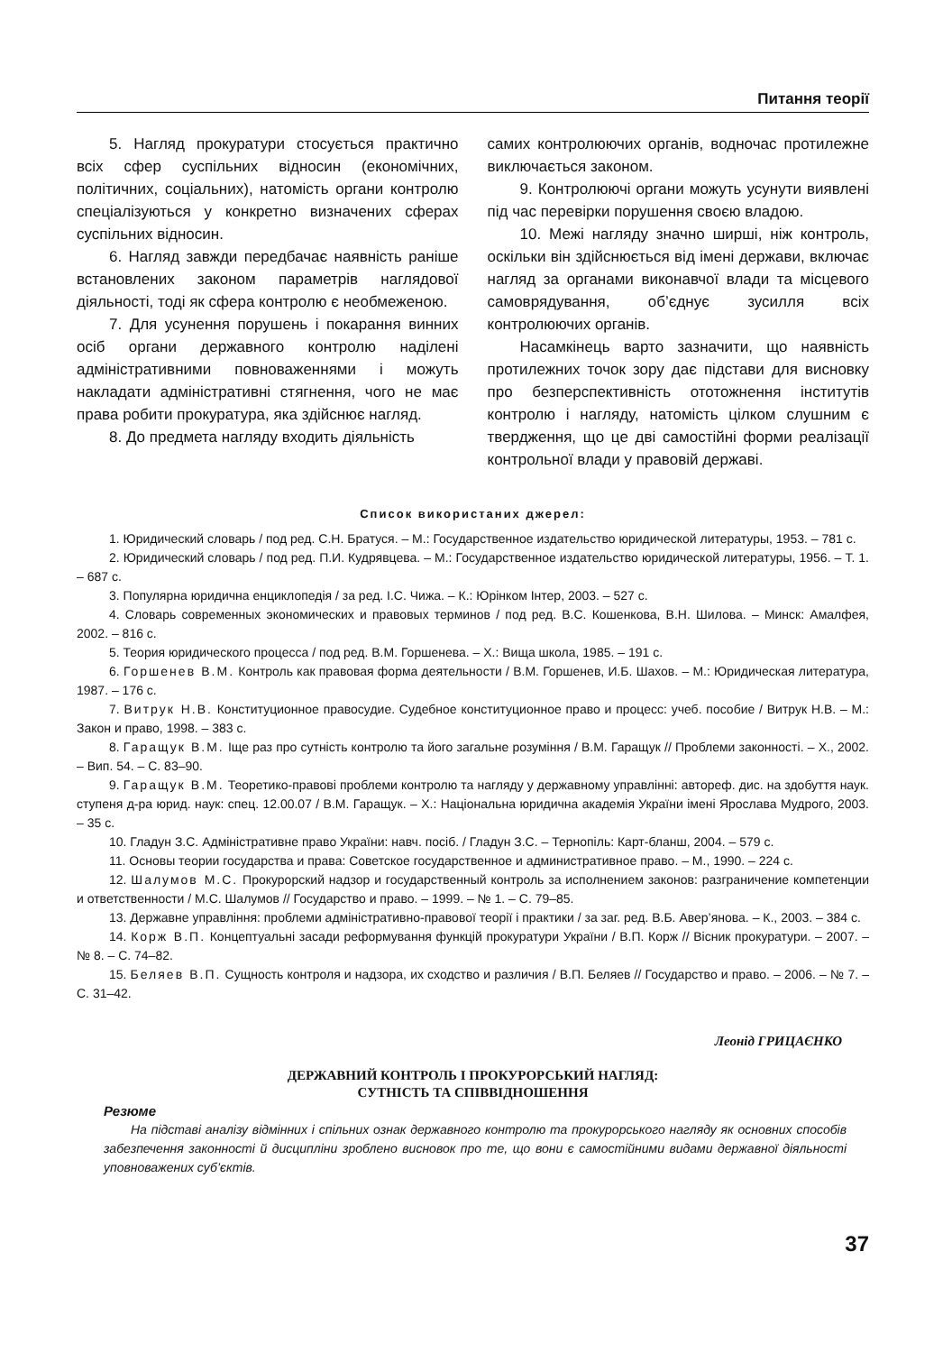Питання теорії
5. Нагляд прокуратури стосується практично всіх сфер суспільних відносин (економічних, політичних, соціальних), натомість органи контролю спеціалізуються у конкретно визначених сферах суспільних відносин.
6. Нагляд завжди передбачає наявність раніше встановлених законом параметрів наглядової діяльності, тоді як сфера контролю є необмеженою.
7. Для усунення порушень і покарання винних осіб органи державного контролю наділені адміністративними повноваженнями і можуть накладати адміністративні стягнення, чого не має права робити прокуратура, яка здійснює нагляд.
8. До предмета нагляду входить діяльність
самих контролюючих органів, водночас протилежне виключається законом.
9. Контролюючі органи можуть усунути виявлені під час перевірки порушення своєю владою.
10. Межі нагляду значно ширші, ніж контроль, оскільки він здійснюється від імені держави, включає нагляд за органами виконавчої влади та місцевого самоврядування, об’єднує зусилля всіх контролюючих органів.
Насамкінець варто зазначити, що наявність протилежних точок зору дає підстави для висновку про безперспективність ототожнення інститутів контролю і нагляду, натомість цілком слушним є твердження, що це дві самостійні форми реалізації контрольної влади у правовій державі.
Список використаних джерел:
1. Юридический словарь / под ред. С.Н. Братуся. – М.: Государственное издательство юридической литературы, 1953. – 781 с.
2. Юридический словарь / под ред. П.И. Кудрявцева. – М.: Государственное издательство юридической литературы, 1956. – Т. 1. – 687 с.
3. Популярна юридична енциклопедія / за ред. І.С. Чижа. – К.: Юрінком Інтер, 2003. – 527 с.
4. Словарь современных экономических и правовых терминов / под ред. В.С. Кошенкова, В.Н. Шилова. – Минск: Амалфея, 2002. – 816 с.
5. Теория юридического процесса / под ред. В.М. Горшенева. – Х.: Вища школа, 1985. – 191 с.
6. Горшенев В.М. Контроль как правовая форма деятельности / В.М. Горшенев, И.Б. Шахов. – М.: Юридическая литература, 1987. – 176 с.
7. Витрук Н.В. Конституционное правосудие. Судебное конституционное право и процесс: учеб. пособие / Витрук Н.В. – М.: Закон и право, 1998. – 383 с.
8. Гаращук В.М. Іще раз про сутність контролю та його загальне розуміння / В.М. Гаращук // Проблеми законності. – Х., 2002. – Вип. 54. – С. 83–90.
9. Гаращук В.М. Теоретико-правові проблеми контролю та нагляду у державному управлінні: автореф. дис. на здобуття наук. ступеня д-ра юрид. наук: спец. 12.00.07 / В.М. Гаращук. – Х.: Національна юридична академія України імені Ярослава Мудрого, 2003. – 35 с.
10. Гладун З.С. Адміністративне право України: навч. посіб. / Гладун З.С. – Тернопіль: Карт-бланш, 2004. – 579 с.
11. Основы теории государства и права: Советское государственное и административное право. – М., 1990. – 224 с.
12. Шалумов М.С. Прокурорский надзор и государственный контроль за исполнением законов: разграничение компетенции и ответственности / М.С. Шалумов // Государство и право. – 1999. – № 1. – С. 79–85.
13. Державне управління: проблеми адміністративно-правової теорії і практики / за заг. ред. В.Б. Авер’янова. – К., 2003. – 384 с.
14. Корж В.П. Концептуальні засади реформування функцій прокуратури України / В.П. Корж // Вісник прокуратури. – 2007. – № 8. – С. 74–82.
15. Беляев В.П. Сущность контроля и надзора, их сходство и различия / В.П. Беляев // Государство и право. – 2006. – № 7. – С. 31–42.
Леонід ГРИЦАЄНКО
ДЕРЖАВНИЙ КОНТРОЛЬ І ПРОКУРОРСЬКИЙ НАГЛЯД:
СУТНІСТЬ ТА СПІВВІДНОШЕННЯ
Резюме
На підставі аналізу відмінних і спільних ознак державного контролю та прокурорського нагляду як основних способів забезпечення законності й дисципліни зроблено висновок про те, що вони є самостійними видами державної діяльності уповноважених суб’єктів.
37